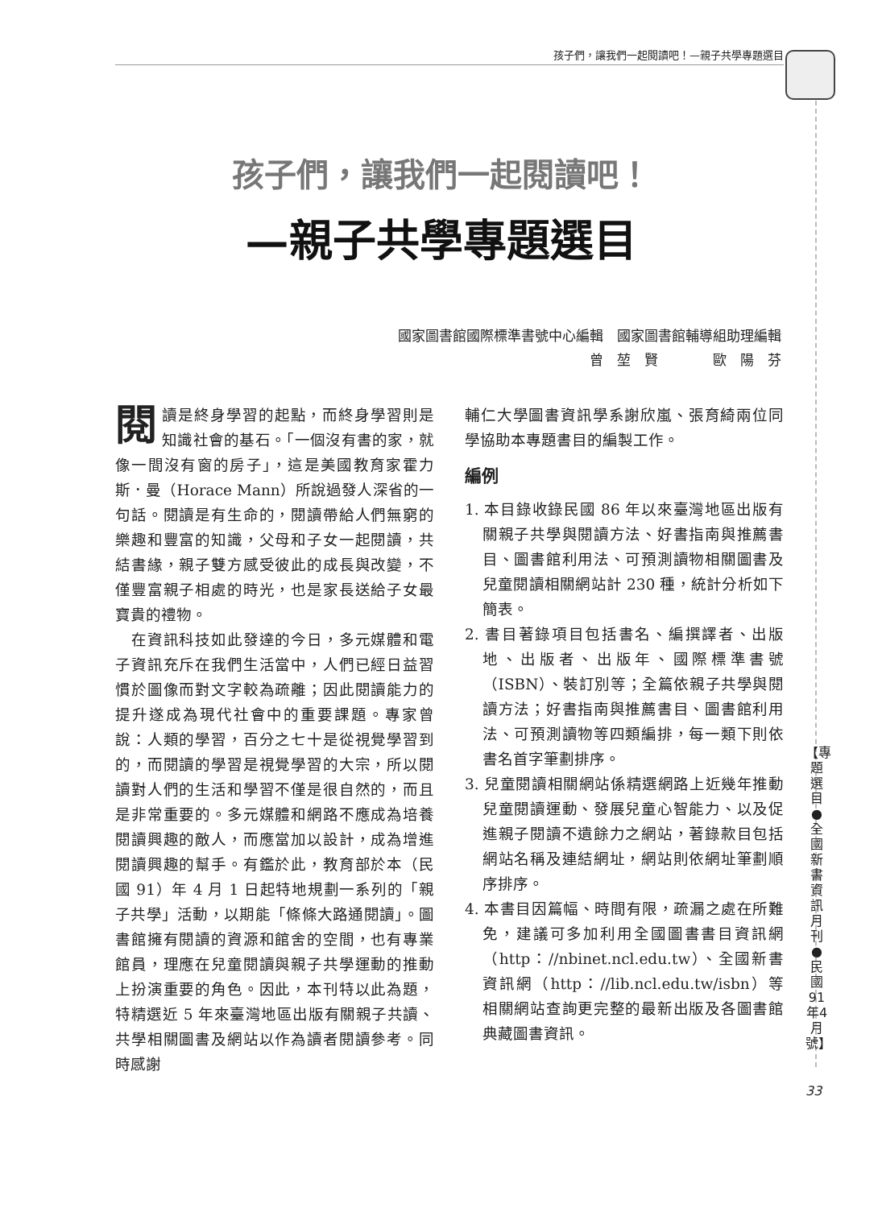孩子們，讓我們一起閱讀吧！—親子共學專題選目
孩子們，讓我們一起閱讀吧！
—親子共學專題選目
國家圖書館國際標準書號中心編輯　國家圖書館輔導組助理編輯
曾　堃　賢　　　　歐　陽　芬
閱讀是終身學習的起點，而終身學習則是知識社會的基石。「一個沒有書的家，就像一間沒有窗的房子」，這是美國教育家霍力斯．曼（Horace Mann）所說過發人深省的一句話。閱讀是有生命的，閱讀帶給人們無窮的樂趣和豐富的知識，父母和子女一起閱讀，共結書緣，親子雙方感受彼此的成長與改變，不僅豐富親子相處的時光，也是家長送給子女最寶貴的禮物。
　在資訊科技如此發達的今日，多元媒體和電子資訊充斥在我們生活當中，人們已經日益習慣於圖像而對文字較為疏離；因此閱讀能力的提升遂成為現代社會中的重要課題。專家曾說：人類的學習，百分之七十是從視覺學習到的，而閱讀的學習是視覺學習的大宗，所以閱讀對人們的生活和學習不僅是很自然的，而且是非常重要的。多元媒體和網路不應成為培養閱讀興趣的敵人，而應當加以設計，成為增進閱讀興趣的幫手。有鑑於此，教育部於本（民國 91）年 4 月 1 日起特地規劃一系列的「親子共學」活動，以期能「條條大路通閱讀」。圖書館擁有閱讀的資源和館舍的空間，也有專業館員，理應在兒童閱讀與親子共學運動的推動上扮演重要的角色。因此，本刊特以此為題，特精選近 5 年來臺灣地區出版有關親子共讀、共學相關圖書及網站以作為讀者閱讀參考。同時感謝
輔仁大學圖書資訊學系謝欣嵐、張育綺兩位同學協助本專題書目的編製工作。
編例
1. 本目錄收錄民國 86 年以來臺灣地區出版有關親子共學與閱讀方法、好書指南與推薦書目、圖書館利用法、可預測讀物相關圖書及兒童閱讀相關網站計 230 種，統計分析如下簡表。
2. 書目著錄項目包括書名、編撰譯者、出版地、出版者、出版年、國際標準書號（ISBN）、裝訂別等；全篇依親子共學與閱讀方法；好書指南與推薦書目、圖書館利用法、可預測讀物等四類編排，每一類下則依書名首字筆劃排序。
3. 兒童閱讀相關網站係精選網路上近幾年推動兒童閱讀運動、發展兒童心智能力、以及促進親子閱讀不遺餘力之網站，著錄款目包括網站名稱及連結網址，網站則依網址筆劃順序排序。
4. 本書目因篇幅、時間有限，疏漏之處在所難免，建議可多加利用全國圖書書目資訊網（http：//nbinet.ncl.edu.tw）、全國新書資訊網（http：//lib.ncl.edu.tw/isbn）等相關網站查詢更完整的最新出版及各圖書館典藏圖書資訊。
【專題選目●全國新書資訊月刊●民國91年4月號】
33